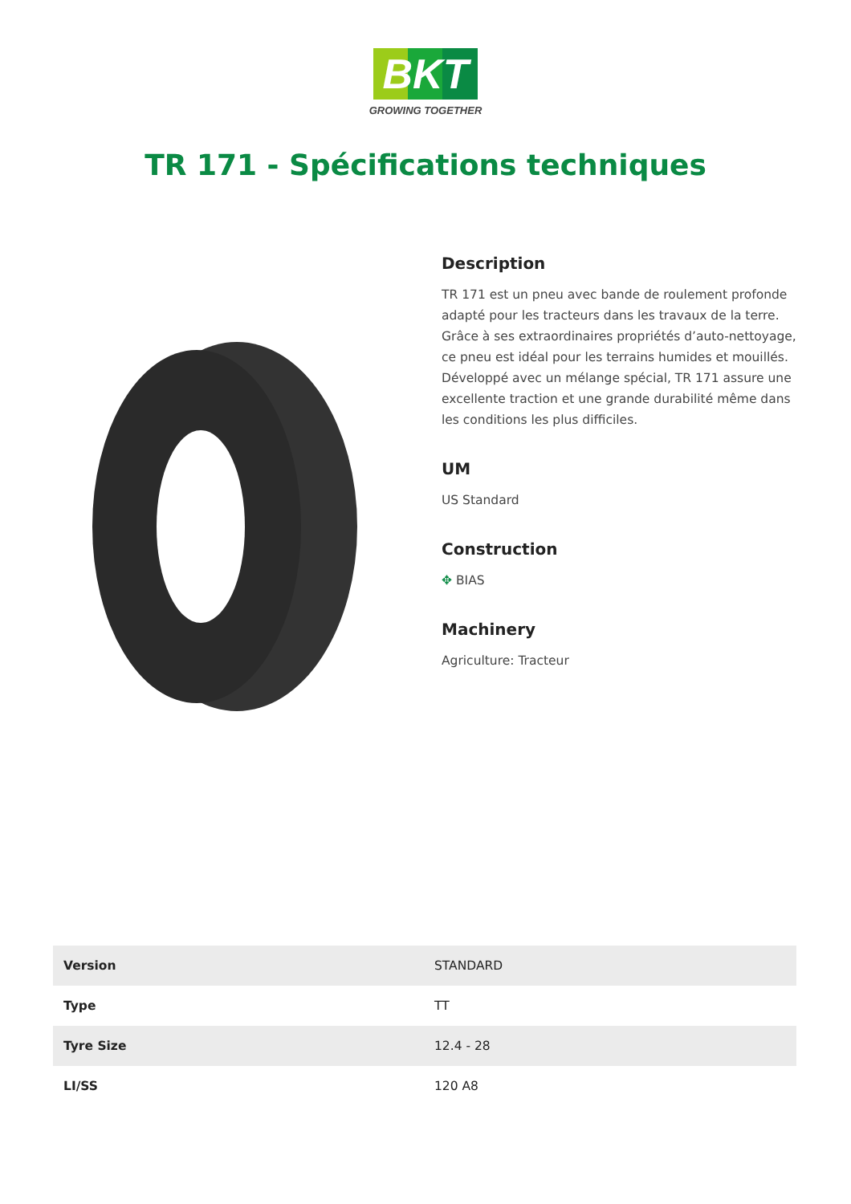BKT
GROWING TOGETHER
TR 171 - Spécifications techniques
Description
TR 171 est un pneu avec bande de roulement profonde adapté pour les tracteurs dans les travaux de la terre. Grâce à ses extraordinaires propriétés d’auto-nettoyage, ce pneu est idéal pour les terrains humides et mouillés. Développé avec un mélange spécial, TR 171 assure une excellente traction et une grande durabilité même dans les conditions les plus difficiles.
UM
US Standard
Construction
✥ BIAS
Machinery
Agriculture: Tracteur
| Version | STANDARD |
| Type | TT |
| Tyre Size | 12.4 - 28 |
| LI/SS | 120 A8 |